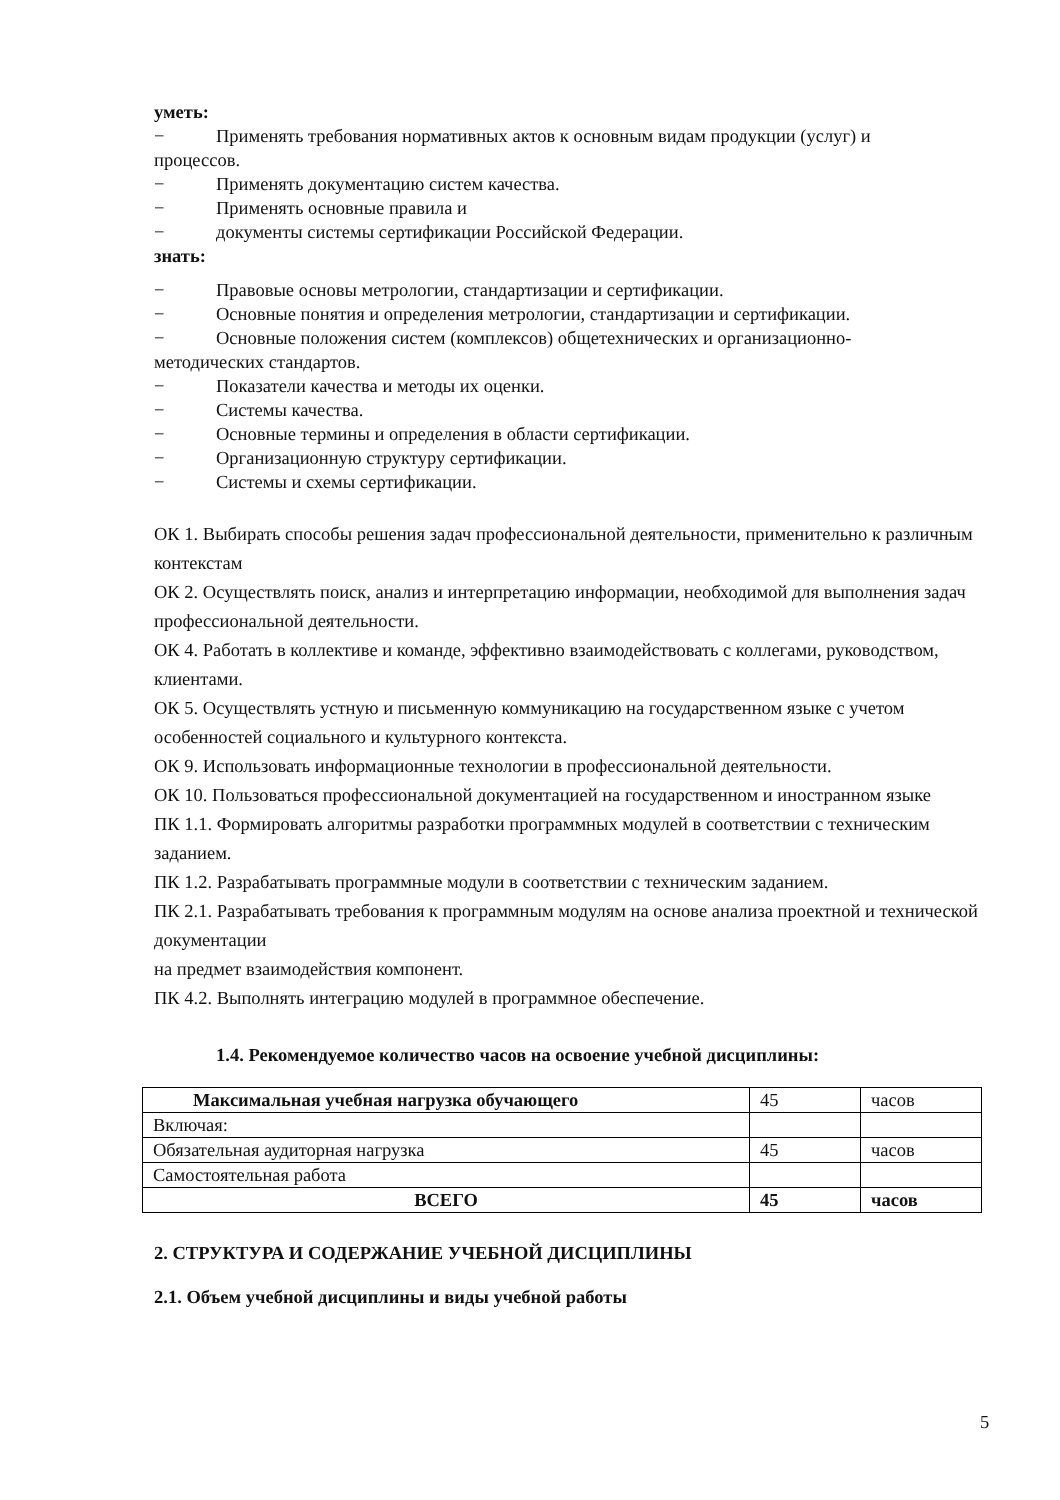уметь:
− Применять требования нормативных актов к основным видам продукции (услуг) и
процессов.
− Применять документацию систем качества.
− Применять основные правила и
− документы системы сертификации Российской Федерации.
знать:
− Правовые основы метрологии, стандартизации и сертификации.
− Основные понятия и определения метрологии, стандартизации и сертификации.
− Основные положения систем (комплексов) общетехнических и организационно-
методических стандартов.
− Показатели качества и методы их оценки.
− Системы качества.
− Основные термины и определения в области сертификации.
− Организационную структуру сертификации.
− Системы и схемы сертификации.
ОК 1. Выбирать способы решения задач профессиональной деятельности, применительно к различным контекстам
ОК 2. Осуществлять поиск, анализ и интерпретацию информации, необходимой для выполнения задач профессиональной деятельности.
ОК 4. Работать в коллективе и команде, эффективно взаимодействовать с коллегами, руководством, клиентами.
ОК 5. Осуществлять устную и письменную коммуникацию на государственном языке с учетом особенностей социального и культурного контекста.
ОК 9. Использовать информационные технологии в профессиональной деятельности.
ОК 10. Пользоваться профессиональной документацией на государственном и иностранном языке
ПК 1.1. Формировать алгоритмы разработки программных модулей в соответствии с техническим заданием.
ПК 1.2. Разрабатывать программные модули в соответствии с техническим заданием.
ПК 2.1. Разрабатывать требования к программным модулям на основе анализа проектной и технической документации
на предмет взаимодействия компонент.
ПК 4.2. Выполнять интеграцию модулей в программное обеспечение.
1.4. Рекомендуемое количество часов на освоение учебной дисциплины:
| Максимальная учебная нагрузка обучающего | 45 | часов |
| Включая: | | |
| Обязательная аудиторная нагрузка | 45 | часов |
| Самостоятельная работа | | |
| ВСЕГО | 45 | часов |
2. СТРУКТУРА И СОДЕРЖАНИЕ УЧЕБНОЙ ДИСЦИПЛИНЫ
2.1. Объем учебной дисциплины и виды учебной работы
5